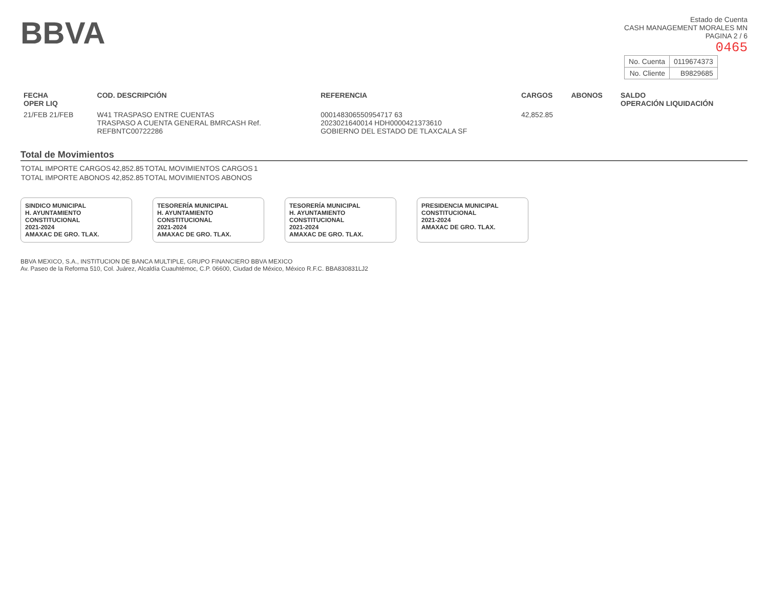BBVA
Estado de Cuenta
CASH MANAGEMENT MORALES MN
PAGINA 2 / 6
0465
| No. Cuenta | 0119674373 |
| No. Cliente | B9829685 |
| FECHA OPER LIQ | COD. DESCRIPCIÓN | REFERENCIA | CARGOS | ABONOS | SALDO OPERACIÓN LIQUIDACIÓN |
| --- | --- | --- | --- | --- | --- |
| 21/FEB 21/FEB | W41 TRASPASO ENTRE CUENTAS TRASPASO A CUENTA GENERAL BMRCASH Ref. REFBNTC00722286 | 000148306550954717 63 2023021640014 HDH0000421373610 GOBIERNO DEL ESTADO DE TLAXCALA SF | 42,852.85 | | |
Total de Movimientos
| TOTAL IMPORTE CARGOS | 42,852.85 | TOTAL MOVIMIENTOS CARGOS | 1 |
| TOTAL IMPORTE ABONOS | 42,852.85 | TOTAL MOVIMIENTOS ABONOS | |
SINDICO MUNICIPAL
H. AYUNTAMIENTO CONSTITUCIONAL
2021-2024
AMAXAC DE GRO. TLAX.
TESORERÍA MUNICIPAL
H. AYUNTAMIENTO CONSTITUCIONAL
2021-2024
AMAXAC DE GRO. TLAX.
TESORERÍA MUNICIPAL
H. AYUNTAMIENTO CONSTITUCIONAL
2021-2024
AMAXAC DE GRO. TLAX.
PRESIDENCIA MUNICIPAL
CONSTITUCIONAL
2021-2024
AMAXAC DE GRO. TLAX.
BBVA MEXICO, S.A., INSTITUCION DE BANCA MULTIPLE, GRUPO FINANCIERO BBVA MEXICO
Av. Paseo de la Reforma 510, Col. Juárez, Alcaldía Cuauhtémoc, C.P. 06600, Ciudad de México, México R.F.C. BBA830831LJ2